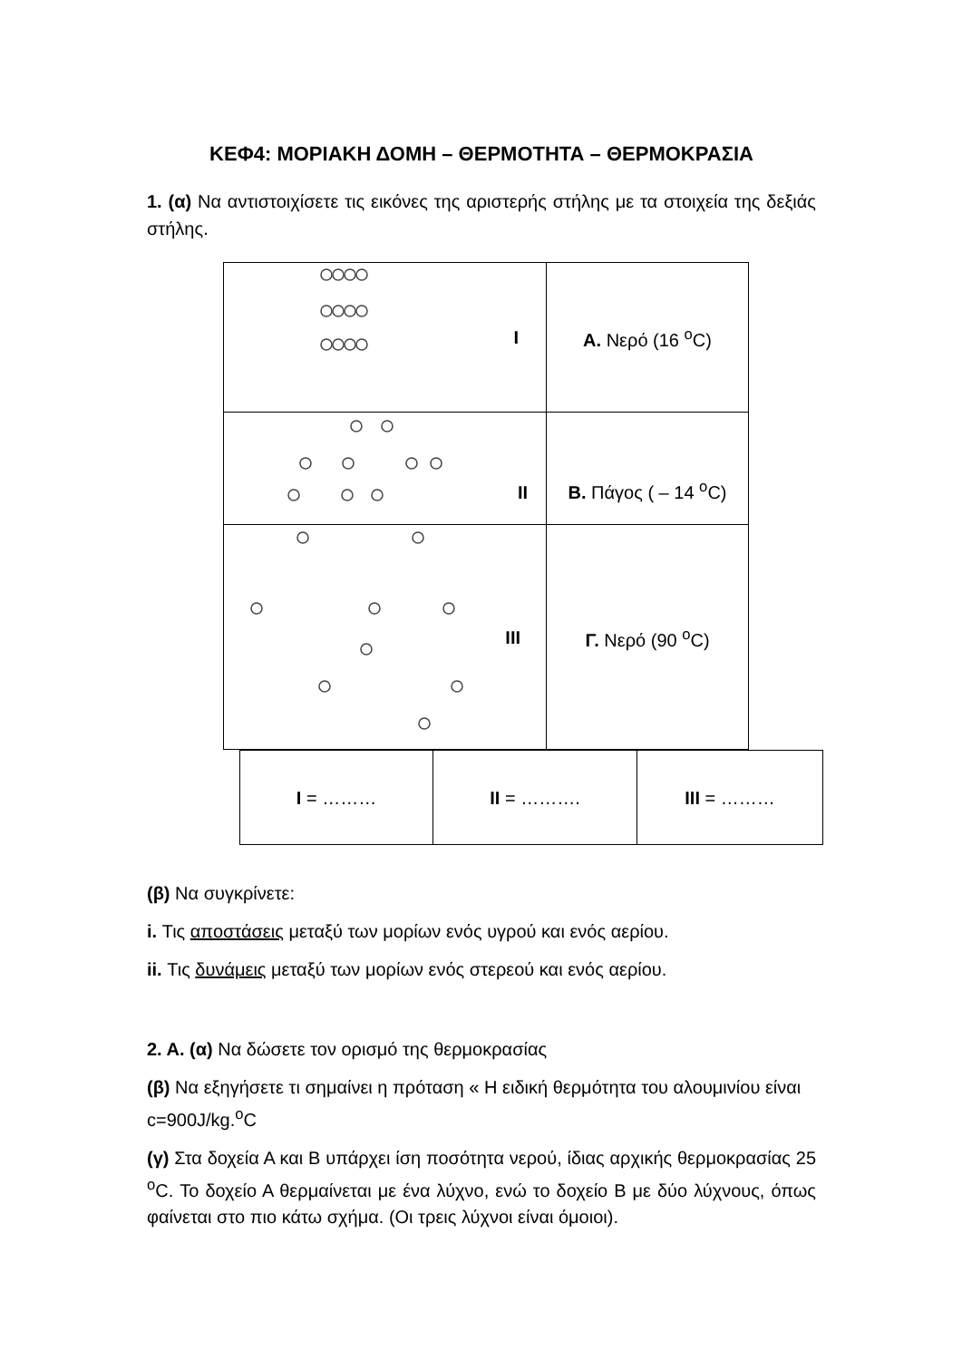ΚΕΦ4: ΜΟΡΙΑΚΗ ΔΟΜΗ – ΘΕΡΜΟΤΗΤΑ – ΘΕΡΜΟΚΡΑΣΙΑ
1. (α) Να αντιστοιχίσετε τις εικόνες της αριστερής στήλης με τα στοιχεία της δεξιάς στήλης.
| I | Α. Νερό (16 <sup>ο</sup>C) |
| II | Β. Πάγος ( – 14 <sup>ο</sup>C) |
| III | Γ. Νερό (90 <sup>ο</sup>C) |
| I = ……… | II = ………. | III = ……… |
(β) Να συγκρίνετε:
i. Τις αποστάσεις μεταξύ των μορίων ενός υγρού και ενός αερίου.
ii. Τις δυνάμεις μεταξύ των μορίων ενός στερεού και ενός αερίου.
2. Α. (α) Να δώσετε τον ορισμό της θερμοκρασίας
(β) Να εξηγήσετε τι σημαίνει η πρόταση « Η ειδική θερμότητα του αλουμινίου είναι c=900J/kg.<sup>o</sup>C
(γ) Στα δοχεία Α και Β υπάρχει ίση ποσότητα νερού, ίδιας αρχικής θερμοκρασίας 25 <sup>o</sup>C. Το δοχείο Α θερμαίνεται με ένα λύχνο, ενώ το δοχείο Β με δύο λύχνους, όπως φαίνεται στο πιο κάτω σχήμα. (Οι τρεις λύχνοι είναι όμοιοι).